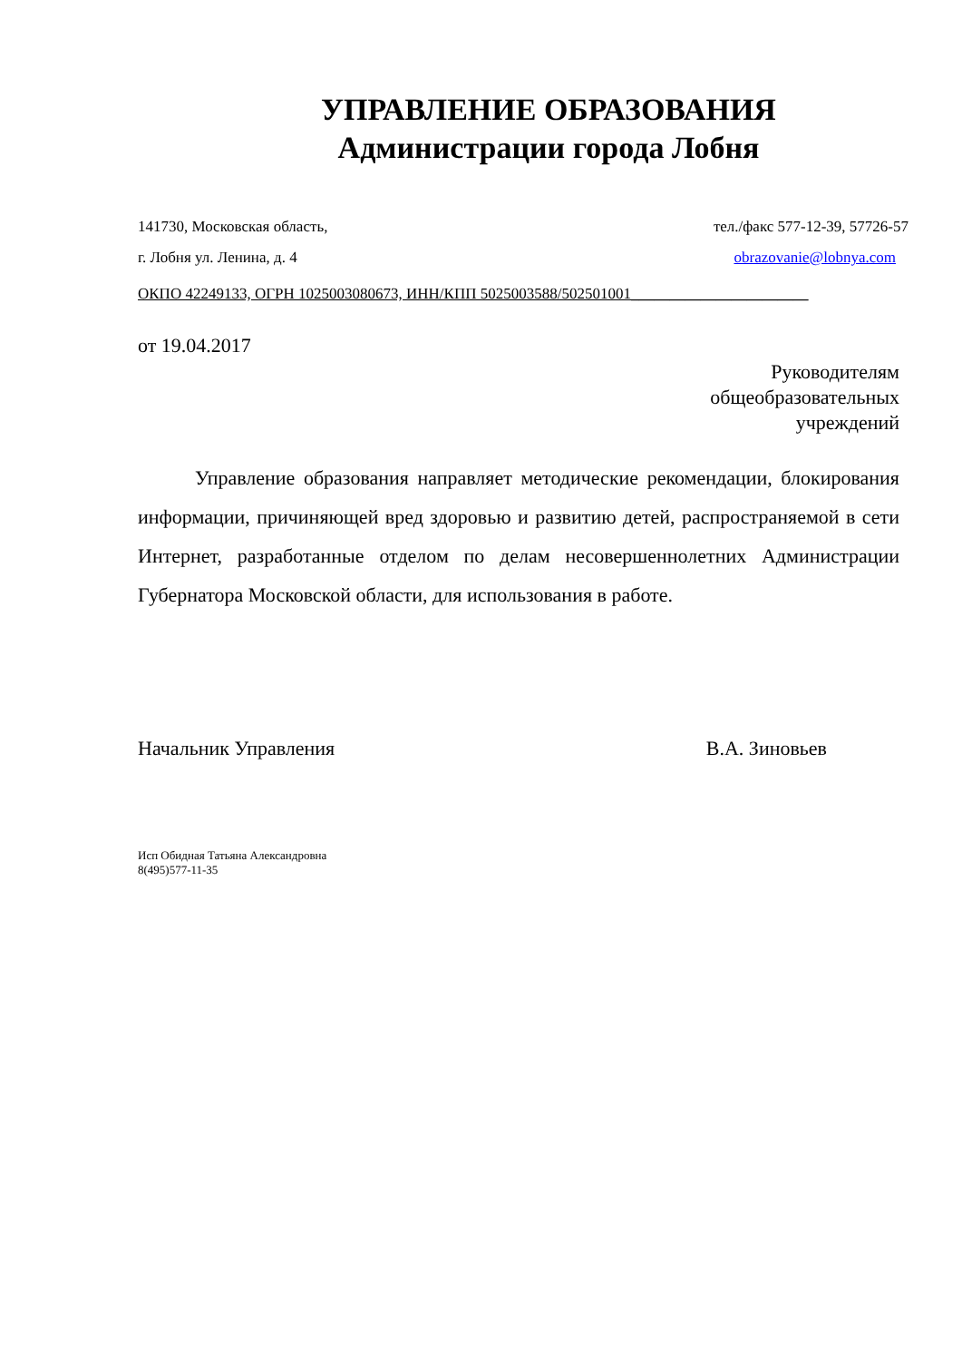УПРАВЛЕНИЕ ОБРАЗОВАНИЯ
Администрации города Лобня
141730, Московская область, тел./факс 577-12-39, 57726-57
г. Лобня ул. Ленина, д. 4 obrazovanie@lobnya.com
ОКПО 42249133, ОГРН 1025003080673, ИНН/КПП 5025003588/502501001_______________________
от 19.04.2017
Руководителям
общеобразовательных
учреждений
Управление образования направляет методические рекомендации, блокирования информации, причиняющей вред здоровью и развитию детей, распространяемой в сети Интернет, разработанные отделом по делам несовершеннолетних Администрации Губернатора Московской области, для использования в работе.
Начальник Управления В.А. Зиновьев
Исп Обидная Татьяна Александровна
8(495)577-11-35